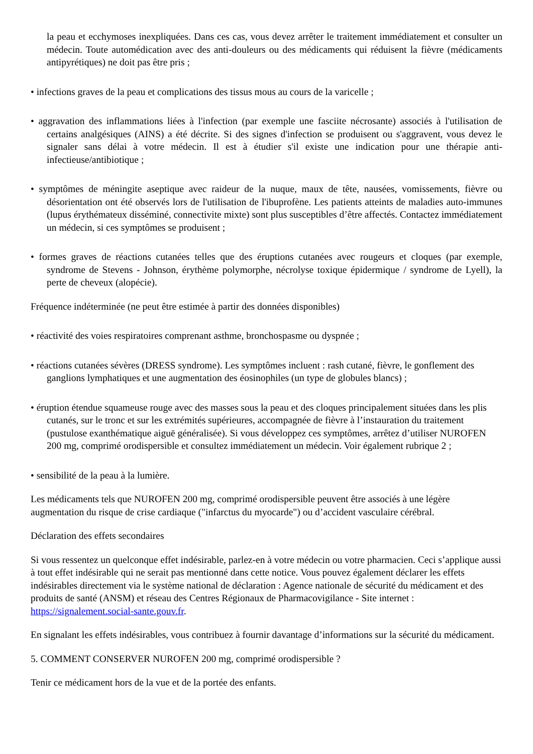la peau et ecchymoses inexpliquées. Dans ces cas, vous devez arrêter le traitement immédiatement et consulter un médecin. Toute automédication avec des anti-douleurs ou des médicaments qui réduisent la fièvre (médicaments antipyrétiques) ne doit pas être pris ;
• infections graves de la peau et complications des tissus mous au cours de la varicelle ;
• aggravation des inflammations liées à l'infection (par exemple une fasciite nécrosante) associés à l'utilisation de certains analgésiques (AINS) a été décrite. Si des signes d'infection se produisent ou s'aggravent, vous devez le signaler sans délai à votre médecin. Il est à étudier s'il existe une indication pour une thérapie anti-infectieuse/antibiotique ;
• symptômes de méningite aseptique avec raideur de la nuque, maux de tête, nausées, vomissements, fièvre ou désorientation ont été observés lors de l'utilisation de l'ibuprofène. Les patients atteints de maladies auto-immunes (lupus érythémateux disséminé, connectivite mixte) sont plus susceptibles d’être affectés. Contactez immédiatement un médecin, si ces symptômes se produisent ;
• formes graves de réactions cutanées telles que des éruptions cutanées avec rougeurs et cloques (par exemple, syndrome de Stevens - Johnson, érythème polymorphe, nécrolyse toxique épidermique / syndrome de Lyell), la perte de cheveux (alopécie).
Fréquence indéterminée (ne peut être estimée à partir des données disponibles)
• réactivité des voies respiratoires comprenant asthme, bronchospasme ou dyspnée ;
• réactions cutanées sévères (DRESS syndrome). Les symptômes incluent : rash cutané, fièvre, le gonflement des ganglions lymphatiques et une augmentation des éosinophiles (un type de globules blancs) ;
• éruption étendue squameuse rouge avec des masses sous la peau et des cloques principalement situées dans les plis cutanés, sur le tronc et sur les extrémités supérieures, accompagnée de fièvre à l’instauration du traitement (pustulose exanthématique aiguë généralisée). Si vous développez ces symptômes, arrêtez d’utiliser NUROFEN 200 mg, comprimé orodispersible et consultez immédiatement un médecin. Voir également rubrique 2 ;
• sensibilité de la peau à la lumière.
Les médicaments tels que NUROFEN 200 mg, comprimé orodispersible peuvent être associés à une légère augmentation du risque de crise cardiaque ("infarctus du myocarde") ou d’accident vasculaire cérébral.
Déclaration des effets secondaires
Si vous ressentez un quelconque effet indésirable, parlez-en à votre médecin ou votre pharmacien. Ceci s’applique aussi à tout effet indésirable qui ne serait pas mentionné dans cette notice. Vous pouvez également déclarer les effets indésirables directement via le système national de déclaration : Agence nationale de sécurité du médicament et des produits de santé (ANSM) et réseau des Centres Régionaux de Pharmacovigilance - Site internet : https://signalement.social-sante.gouv.fr.
En signalant les effets indésirables, vous contribuez à fournir davantage d’informations sur la sécurité du médicament.
5. COMMENT CONSERVER NUROFEN 200 mg, comprimé orodispersible ?
Tenir ce médicament hors de la vue et de la portée des enfants.